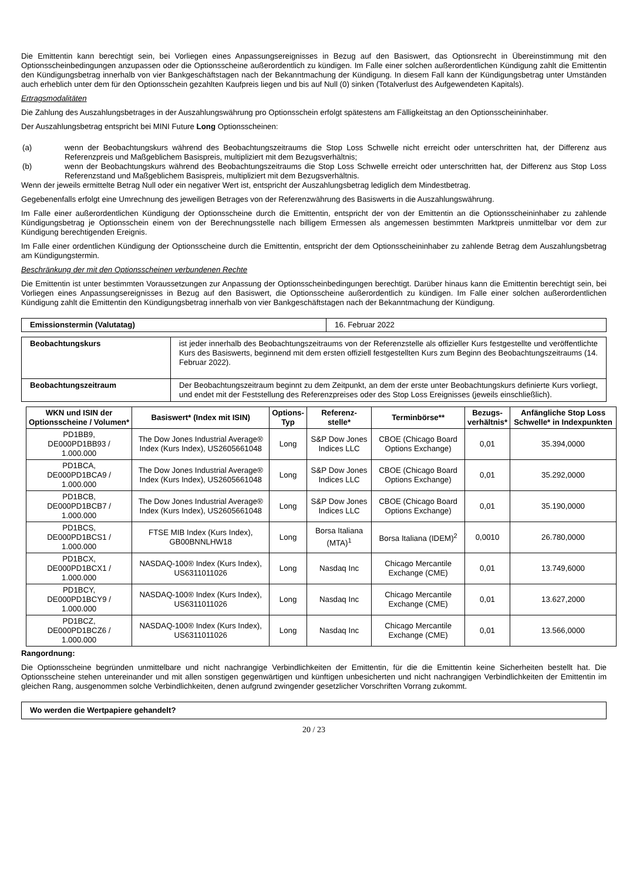Die Emittentin kann berechtigt sein, bei Vorliegen eines Anpassungsereignisses in Bezug auf den Basiswert, das Optionsrecht in Übereinstimmung mit den Optionsscheinbedingungen anzupassen oder die Optionsscheine außerordentlich zu kündigen. Im Falle einer solchen außerordentlichen Kündigung zahlt die Emittentin den Kündigungsbetrag innerhalb von vier Bankgeschäftstagen nach der Bekanntmachung der Kündigung. In diesem Fall kann der Kündigungsbetrag unter Umständen auch erheblich unter dem für den Optionsschein gezahlten Kaufpreis liegen und bis auf Null (0) sinken (Totalverlust des Aufgewendeten Kapitals).
Ertragsmodalitäten
Die Zahlung des Auszahlungsbetrages in der Auszahlungswährung pro Optionsschein erfolgt spätestens am Fälligkeitstag an den Optionsscheininhaber.
Der Auszahlungsbetrag entspricht bei MINI Future Long Optionsscheinen:
(a) wenn der Beobachtungskurs während des Beobachtungszeitraums die Stop Loss Schwelle nicht erreicht oder unterschritten hat, der Differenz aus Referenzpreis und Maßgeblichem Basispreis, multipliziert mit dem Bezugsverhältnis;
(b) wenn der Beobachtungskurs während des Beobachtungszeitraums die Stop Loss Schwelle erreicht oder unterschritten hat, der Differenz aus Stop Loss Referenzstand und Maßgeblichem Basispreis, multipliziert mit dem Bezugsverhältnis.
Wenn der jeweils ermittelte Betrag Null oder ein negativer Wert ist, entspricht der Auszahlungsbetrag lediglich dem Mindestbetrag.
Gegebenenfalls erfolgt eine Umrechnung des jeweiligen Betrages von der Referenzwährung des Basiswerts in die Auszahlungswährung.
Im Falle einer außerordentlichen Kündigung der Optionsscheine durch die Emittentin, entspricht der von der Emittentin an die Optionsscheininhaber zu zahlende Kündigungsbetrag je Optionsschein einem von der Berechnungsstelle nach billigem Ermessen als angemessen bestimmten Marktpreis unmittelbar vor dem zur Kündigung berechtigenden Ereignis.
Im Falle einer ordentlichen Kündigung der Optionsscheine durch die Emittentin, entspricht der dem Optionsscheininhaber zu zahlende Betrag dem Auszahlungsbetrag am Kündigungstermin.
Beschränkung der mit den Optionsscheinen verbundenen Rechte
Die Emittentin ist unter bestimmten Voraussetzungen zur Anpassung der Optionsscheinbedingungen berechtigt. Darüber hinaus kann die Emittentin berechtigt sein, bei Vorliegen eines Anpassungsereignisses in Bezug auf den Basiswert, die Optionsscheine außerordentlich zu kündigen. Im Falle einer solchen außerordentlichen Kündigung zahlt die Emittentin den Kündigungsbetrag innerhalb von vier Bankgeschäftstagen nach der Bekanntmachung der Kündigung.
| Emissionstermin (Valutatag) | 16. Februar 2022 |
| Beobachtungskurs | ist jeder innerhalb des Beobachtungszeitraums von der Referenzstelle als offizieller Kurs festgestellte und veröffentlichte Kurs des Basiswerts, beginnend mit dem ersten offiziell festgestellten Kurs zum Beginn des Beobachtungszeitraums (14. Februar 2022). |
| Beobachtungszeitraum | Der Beobachtungszeitraum beginnt zu dem Zeitpunkt, an dem der erste unter Beobachtungskurs definierte Kurs vorliegt, und endet mit der Feststellung des Referenzpreises oder des Stop Loss Ereignisses (jeweils einschließlich). |
| WKN und ISIN der Optionsscheine / Volumen* | Basiswert* (Index mit ISIN) | Options- Typ | Referenz- stelle* | Terminbörse** | Bezugs- verhältnis* | Anfängliche Stop Loss Schwelle* in Indexpunkten |
| --- | --- | --- | --- | --- | --- | --- |
| PD1BB9, DE000PD1BB93 / 1.000.000 | The Dow Jones Industrial Average® Index (Kurs Index), US2605661048 | Long | S&P Dow Jones Indices LLC | CBOE (Chicago Board Options Exchange) | 0,01 | 35.394,0000 |
| PD1BCA, DE000PD1BCA9 / 1.000.000 | The Dow Jones Industrial Average® Index (Kurs Index), US2605661048 | Long | S&P Dow Jones Indices LLC | CBOE (Chicago Board Options Exchange) | 0,01 | 35.292,0000 |
| PD1BCB, DE000PD1BCB7 / 1.000.000 | The Dow Jones Industrial Average® Index (Kurs Index), US2605661048 | Long | S&P Dow Jones Indices LLC | CBOE (Chicago Board Options Exchange) | 0,01 | 35.190,0000 |
| PD1BCS, DE000PD1BCS1 / 1.000.000 | FTSE MIB Index (Kurs Index), GB00BNNLHW18 | Long | Borsa Italiana (MTA)<sup>1</sup> | Borsa Italiana (IDEM)<sup>2</sup> | 0,0010 | 26.780,0000 |
| PD1BCX, DE000PD1BCX1 / 1.000.000 | NASDAQ-100® Index (Kurs Index), US6311011026 | Long | Nasdaq Inc | Chicago Mercantile Exchange (CME) | 0,01 | 13.749,6000 |
| PD1BCY, DE000PD1BCY9 / 1.000.000 | NASDAQ-100® Index (Kurs Index), US6311011026 | Long | Nasdaq Inc | Chicago Mercantile Exchange (CME) | 0,01 | 13.627,2000 |
| PD1BCZ, DE000PD1BCZ6 / 1.000.000 | NASDAQ-100® Index (Kurs Index), US6311011026 | Long | Nasdaq Inc | Chicago Mercantile Exchange (CME) | 0,01 | 13.566,0000 |
Rangordnung:
Die Optionsscheine begründen unmittelbare und nicht nachrangige Verbindlichkeiten der Emittentin, für die die Emittentin keine Sicherheiten bestellt hat. Die Optionsscheine stehen untereinander und mit allen sonstigen gegenwärtigen und künftigen unbesicherten und nicht nachrangigen Verbindlichkeiten der Emittentin im gleichen Rang, ausgenommen solche Verbindlichkeiten, denen aufgrund zwingender gesetzlicher Vorschriften Vorrang zukommt.
| Wo werden die Wertpapiere gehandelt? |
20 / 23